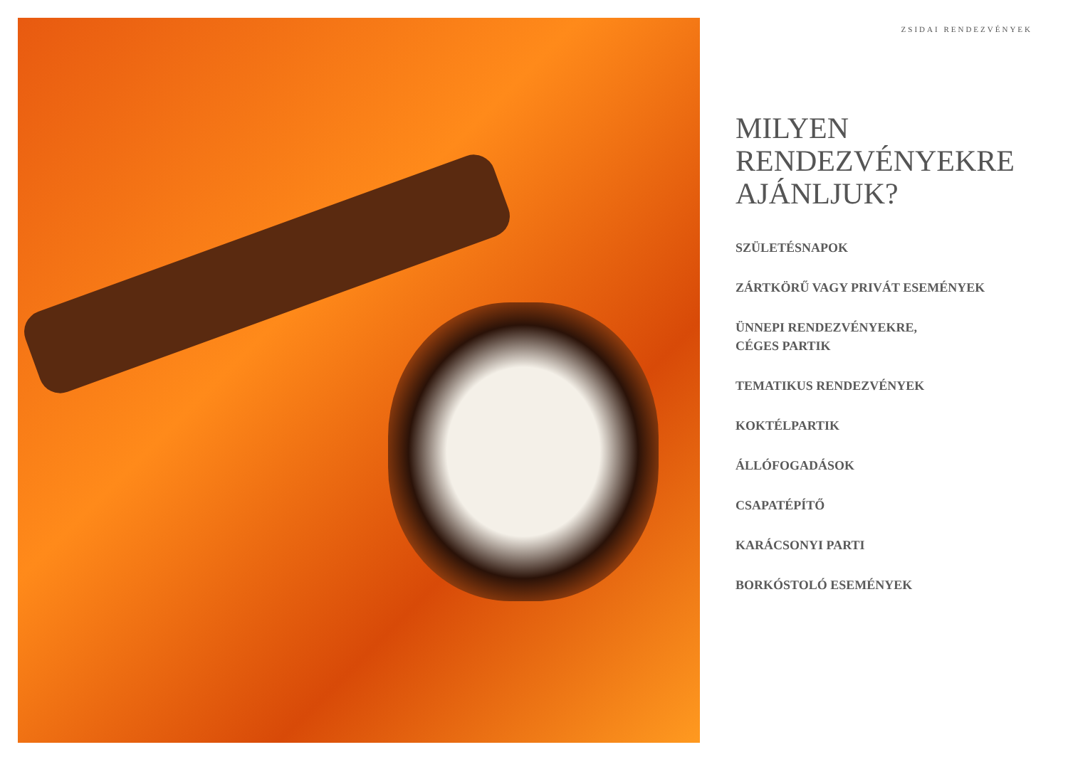ZSIDAI RENDEZVÉNYEK
MILYEN
RENDEZVÉNYEKRE
AJÁNLJUK?
SZÜLETÉSNAPOK
ZÁRTKÖRŰ VAGY PRIVÁT ESEMÉNYEK
ÜNNEPI RENDEZVÉNYEKRE,
CÉGES PARTIK
TEMATIKUS RENDEZVÉNYEK
KOKTÉLPARTIK
ÁLLÓFOGADÁSOK
CSAPATÉPÍTŐ
KARÁCSONYI PARTI
BORKÓSTOLÓ ESEMÉNYEK